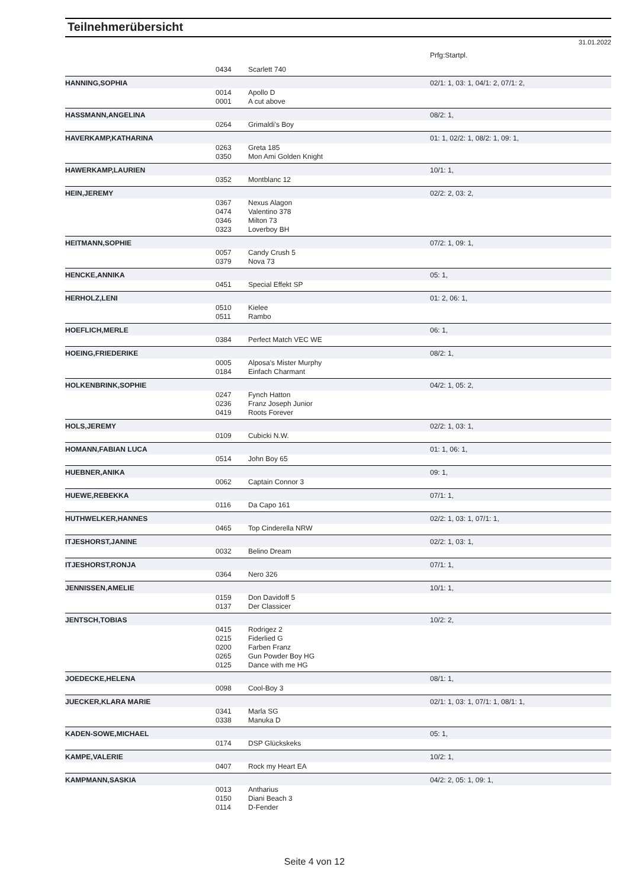Teilnehmerübersicht
31.01.2022
| | | | Prfg:Startpl. |
| | 0434 | Scarlett 740 | |
| HANNING,SOPHIA | | | 02/1: 1, 03: 1, 04/1: 2, 07/1: 2, |
| | 0014 | Apollo D | |
| | 0001 | A cut above | |
| HASSMANN,ANGELINA | | | 08/2: 1, |
| | 0264 | Grimaldi's Boy | |
| HAVERKAMP,KATHARINA | | | 01: 1, 02/2: 1, 08/2: 1, 09: 1, |
| | 0263 | Greta 185 | |
| | 0350 | Mon Ami Golden Knight | |
| HAWERKAMP,LAURIEN | | | 10/1: 1, |
| | 0352 | Montblanc 12 | |
| HEIN,JEREMY | | | 02/2: 2, 03: 2, |
| | 0367 | Nexus Alagon | |
| | 0474 | Valentino 378 | |
| | 0346 | Milton 73 | |
| | 0323 | Loverboy BH | |
| HEITMANN,SOPHIE | | | 07/2: 1, 09: 1, |
| | 0057 | Candy Crush 5 | |
| | 0379 | Nova 73 | |
| HENCKE,ANNIKA | | | 05: 1, |
| | 0451 | Special Effekt SP | |
| HERHOLZ,LENI | | | 01: 2, 06: 1, |
| | 0510 | Kielee | |
| | 0511 | Rambo | |
| HOEFLICH,MERLE | | | 06: 1, |
| | 0384 | Perfect Match VEC WE | |
| HOEING,FRIEDERIKE | | | 08/2: 1, |
| | 0005 | Alposa's Mister Murphy | |
| | 0184 | Einfach Charmant | |
| HOLKENBRINK,SOPHIE | | | 04/2: 1, 05: 2, |
| | 0247 | Fynch Hatton | |
| | 0236 | Franz Joseph Junior | |
| | 0419 | Roots Forever | |
| HOLS,JEREMY | | | 02/2: 1, 03: 1, |
| | 0109 | Cubicki N.W. | |
| HOMANN,FABIAN LUCA | | | 01: 1, 06: 1, |
| | 0514 | John Boy 65 | |
| HUEBNER,ANIKA | | | 09: 1, |
| | 0062 | Captain Connor 3 | |
| HUEWE,REBEKKA | | | 07/1: 1, |
| | 0116 | Da Capo 161 | |
| HUTHWELKER,HANNES | | | 02/2: 1, 03: 1, 07/1: 1, |
| | 0465 | Top Cinderella NRW | |
| ITJESHORST,JANINE | | | 02/2: 1, 03: 1, |
| | 0032 | Belino Dream | |
| ITJESHORST,RONJA | | | 07/1: 1, |
| | 0364 | Nero 326 | |
| JENNISSEN,AMELIE | | | 10/1: 1, |
| | 0159 | Don Davidoff 5 | |
| | 0137 | Der Classicer | |
| JENTSCH,TOBIAS | | | 10/2: 2, |
| | 0415 | Rodrigez 2 | |
| | 0215 | Fiderlied G | |
| | 0200 | Farben Franz | |
| | 0265 | Gun Powder Boy HG | |
| | 0125 | Dance with me HG | |
| JOEDECKE,HELENA | | | 08/1: 1, |
| | 0098 | Cool-Boy 3 | |
| JUECKER,KLARA MARIE | | | 02/1: 1, 03: 1, 07/1: 1, 08/1: 1, |
| | 0341 | Marla SG | |
| | 0338 | Manuka D | |
| KADEN-SOWE,MICHAEL | | | 05: 1, |
| | 0174 | DSP Glückskeks | |
| KAMPE,VALERIE | | | 10/2: 1, |
| | 0407 | Rock my Heart EA | |
| KAMPMANN,SASKIA | | | 04/2: 2, 05: 1, 09: 1, |
| | 0013 | Antharius | |
| | 0150 | Diani Beach 3 | |
| | 0114 | D-Fender | |
Seite 4 von 12